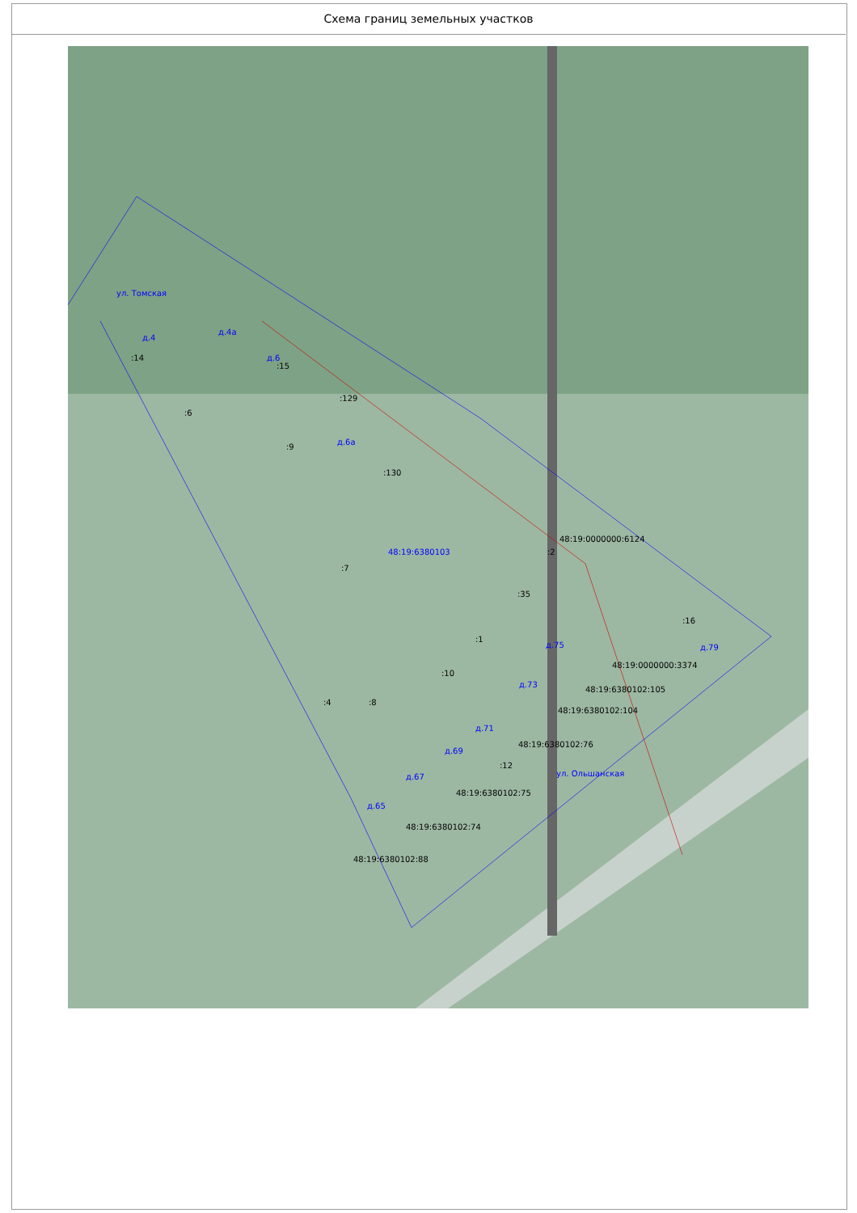Схема границ земельных участков
ул. Томская
д.4
д.4а
:14 д.6
:15
:129
:6
д.6а
:9
:130
48:19:0000000:6124
48:19:6380103 :2
:7
:35
:16
д.75 д.79
:1
48:19:0000000:3374
:10
д.73
48:19:6380102:105
:4 :8
48:19:6380102:104
д.71
48:19:6380102:76
д.69
:12
ул. Ольшанская д.67
48:19:6380102:75
д.65
48:19:6380102:74
48:19:6380102:88